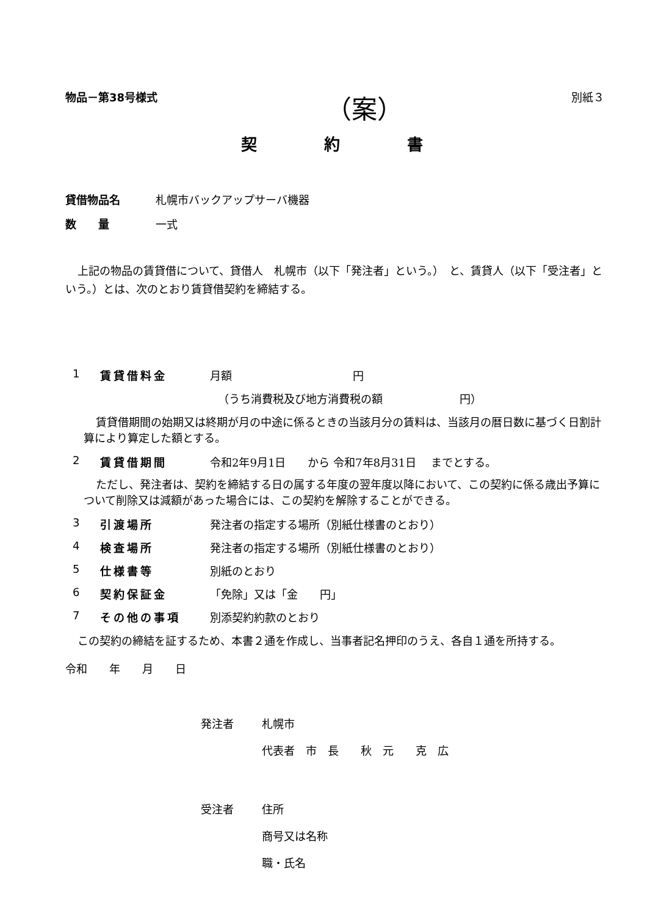物品－第38号様式 （案） 別紙３
契約書
貸借物品名 札幌市バックアップサーバ機器
数　　量 一式
上記の物品の賃貸借について、貸借人　札幌市（以下「発注者」という。）　と、賃貸人（以下「受注者」という。）とは、次のとおり賃貸借契約を締結する。
1 賃貸借料金 月額　　　　　　　　　　　円
（うち消費税及び地方消費税の額　　　　　　　円）
賃貸借期間の始期又は終期が月の中途に係るときの当該月分の賃料は、当該月の暦日数に基づく日割計算により算定した額とする。
2 賃貸借期間 令和2年9月1日　　から 令和7年8月31日　 までとする。
ただし、発注者は、契約を締結する日の属する年度の翌年度以降において、この契約に係る歳出予算について削除又は減額があった場合には、この契約を解除することができる。
3 引渡場所 発注者の指定する場所（別紙仕様書のとおり）
4 検査場所 発注者の指定する場所（別紙仕様書のとおり）
5 仕様書等 別紙のとおり
6 契約保証金 「免除」又は「金　　円」
7 その他の事項 別添契約約款のとおり
この契約の締結を証するため、本書２通を作成し、当事者記名押印のうえ、各自１通を所持する。
令和　　年　　月　　日
発注者 札幌市
代表者　市　長　　秋　元　　克　広
受注者 住所
商号又は名称
職・氏名